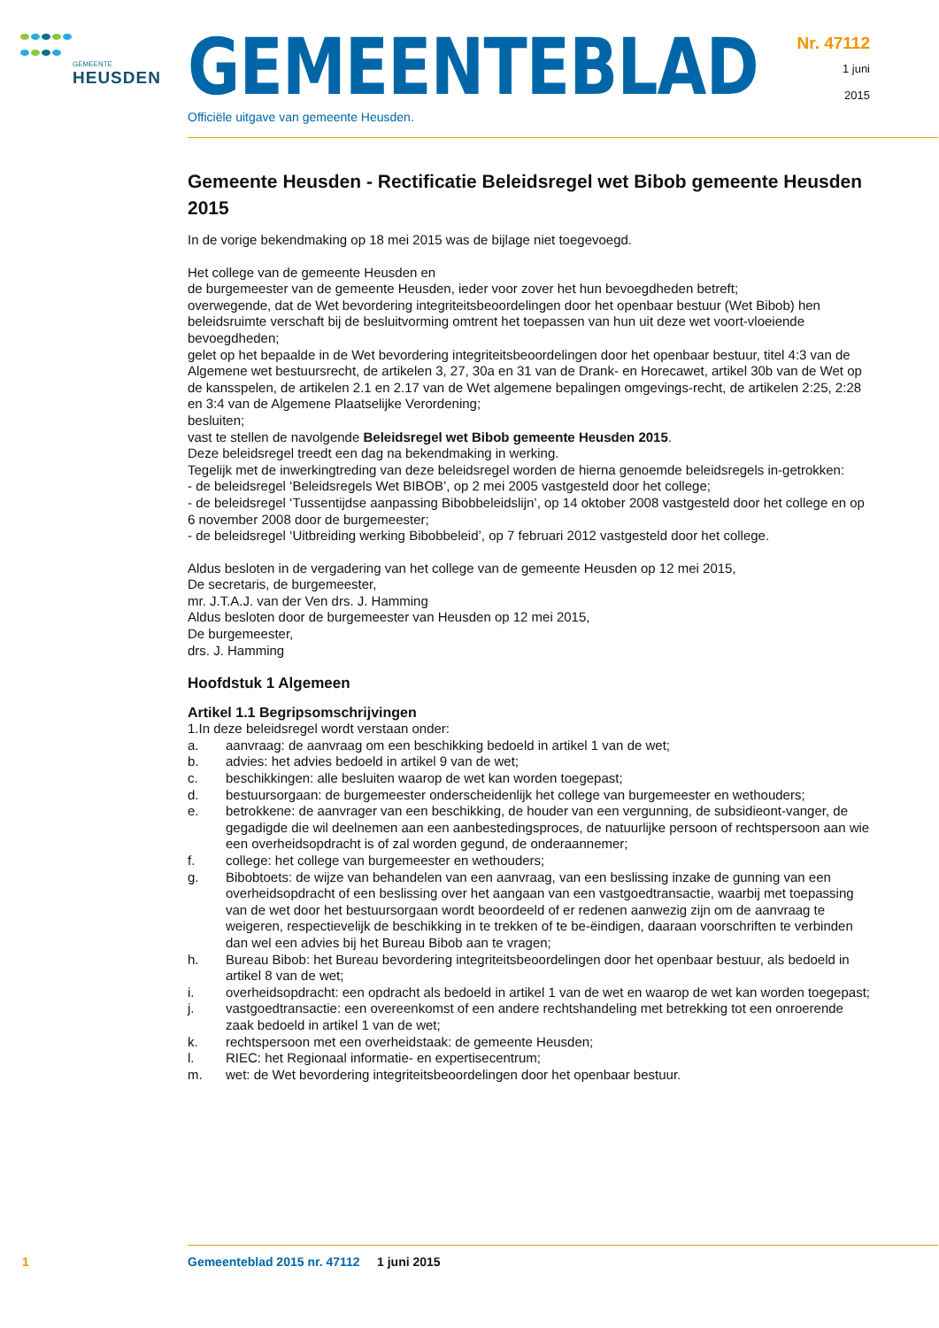GEMEENTE
HEUSDEN
Nr. 47112
1 juni
2015
GEMEENTEBLAD
Officiële uitgave van gemeente Heusden.
Gemeente Heusden - Rectificatie Beleidsregel wet Bibob gemeente Heusden 2015
In de vorige bekendmaking op 18 mei 2015 was de bijlage niet toegevoegd.
Het college van de gemeente Heusden en
de burgemeester van de gemeente Heusden, ieder voor zover het hun bevoegdheden betreft;
overwegende, dat de Wet bevordering integriteitsbeoordelingen door het openbaar bestuur (Wet Bibob) hen beleidsruimte verschaft bij de besluitvorming omtrent het toepassen van hun uit deze wet voort-vloeiende bevoegdheden;
gelet op het bepaalde in de Wet bevordering integriteitsbeoordelingen door het openbaar bestuur, titel 4:3 van de Algemene wet bestuursrecht, de artikelen 3, 27, 30a en 31 van de Drank- en Horecawet, artikel 30b van de Wet op de kansspelen, de artikelen 2.1 en 2.17 van de Wet algemene bepalingen omgevings-recht, de artikelen 2:25, 2:28 en 3:4 van de Algemene Plaatselijke Verordening;
besluiten;
vast te stellen de navolgende Beleidsregel wet Bibob gemeente Heusden 2015.
Deze beleidsregel treedt een dag na bekendmaking in werking.
Tegelijk met de inwerkingtreding van deze beleidsregel worden de hierna genoemde beleidsregels in-getrokken:
- de beleidsregel ‘Beleidsregels Wet BIBOB’, op 2 mei 2005 vastgesteld door het college;
- de beleidsregel ‘Tussentijdse aanpassing Bibobbeleidslijn’, op 14 oktober 2008 vastgesteld door het college en op 6 november 2008 door de burgemeester;
- de beleidsregel ‘Uitbreiding werking Bibobbeleid’, op 7 februari 2012 vastgesteld door het college.
Aldus besloten in de vergadering van het college van de gemeente Heusden op 12 mei 2015,
De secretaris, de burgemeester,
mr. J.T.A.J. van der Ven drs. J. Hamming
Aldus besloten door de burgemeester van Heusden op 12 mei 2015,
De burgemeester,
drs. J. Hamming
Hoofdstuk 1 Algemeen
Artikel 1.1 Begripsomschrijvingen
1.In deze beleidsregel wordt verstaan onder:
a. aanvraag: de aanvraag om een beschikking bedoeld in artikel 1 van de wet;
b. advies: het advies bedoeld in artikel 9 van de wet;
c. beschikkingen: alle besluiten waarop de wet kan worden toegepast;
d. bestuursorgaan: de burgemeester onderscheidenlijk het college van burgemeester en wethouders;
e. betrokkene: de aanvrager van een beschikking, de houder van een vergunning, de subsidieont-vanger, de gegadigde die wil deelnemen aan een aanbestedingsproces, de natuurlijke persoon of rechtspersoon aan wie een overheidsopdracht is of zal worden gegund, de onderaannemer;
f. college: het college van burgemeester en wethouders;
g. Bibobtoets: de wijze van behandelen van een aanvraag, van een beslissing inzake de gunning van een overheidsopdracht of een beslissing over het aangaan van een vastgoedtransactie, waarbij met toepassing van de wet door het bestuursorgaan wordt beoordeeld of er redenen aanwezig zijn om de aanvraag te weigeren, respectievelijk de beschikking in te trekken of te be-ëindigen, daaraan voorschriften te verbinden dan wel een advies bij het Bureau Bibob aan te vragen;
h. Bureau Bibob: het Bureau bevordering integriteitsbeoordelingen door het openbaar bestuur, als bedoeld in artikel 8 van de wet;
i. overheidsopdracht: een opdracht als bedoeld in artikel 1 van de wet en waarop de wet kan worden toegepast;
j. vastgoedtransactie: een overeenkomst of een andere rechtshandeling met betrekking tot een onroerende zaak bedoeld in artikel 1 van de wet;
k. rechtspersoon met een overheidstaak: de gemeente Heusden;
l. RIEC: het Regionaal informatie- en expertisecentrum;
m. wet: de Wet bevordering integriteitsbeoordelingen door het openbaar bestuur.
1
Gemeenteblad 2015 nr. 47112 1 juni 2015